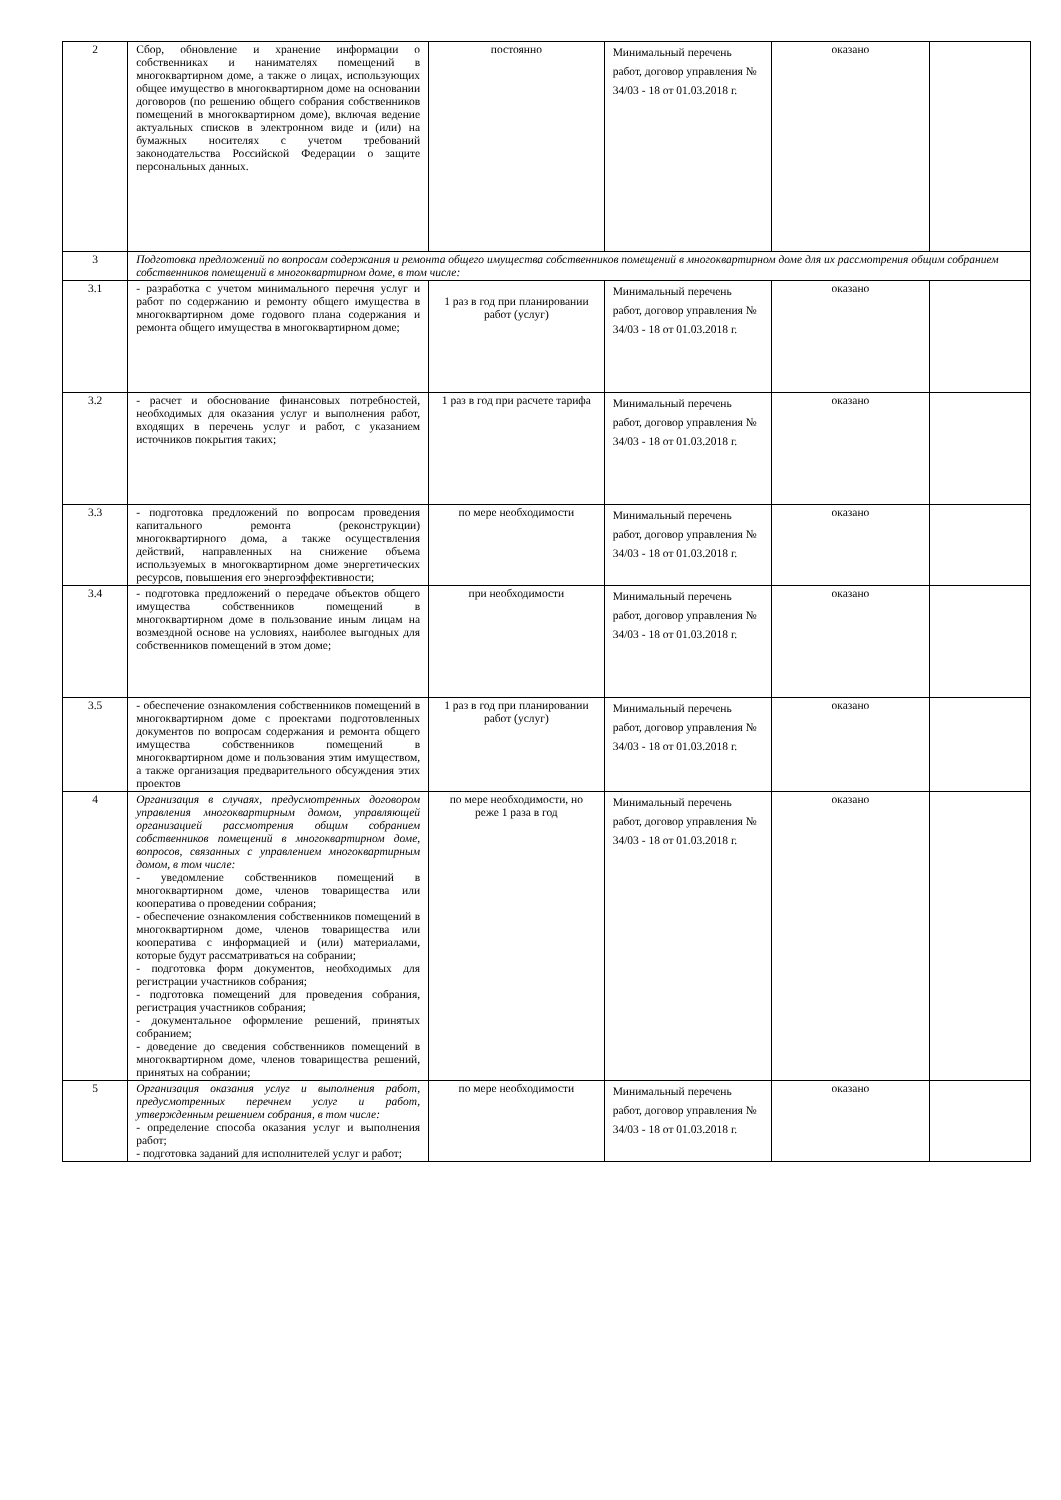| 2 | Сбор, обновление и хранение информации о собственниках и нанимателях помещений в многоквартирном доме, а также о лицах, использующих общее имущество в многоквартирном доме на основании договоров (по решению общего собрания собственников помещений в многоквартирном доме), включая ведение актуальных списков в электронном виде и (или) на бумажных носителях с учетом требований законодательства Российской Федерации о защите персональных данных. | постоянно | Минимальный перечень работ, договор управления № 34/03 - 18 от 01.03.2018 г. | оказано | |
| 3 | Подготовка предложений по вопросам содержания и ремонта общего имущества собственников помещений в многоквартирном доме для их рассмотрения общим собранием собственников помещений в многоквартирном доме, в том числе: | | | | |
| 3.1 | - разработка с учетом минимального перечня услуг и работ по содержанию и ремонту общего имущества в многоквартирном доме годового плана содержания и ремонта общего имущества в многоквартирном доме; | 1 раз в год при планировании работ (услуг) | Минимальный перечень работ, договор управления № 34/03 - 18 от 01.03.2018 г. | оказано | |
| 3.2 | - расчет и обоснование финансовых потребностей, необходимых для оказания услуг и выполнения работ, входящих в перечень услуг и работ, с указанием источников покрытия таких; | 1 раз в год при расчете тарифа | Минимальный перечень работ, договор управления № 34/03 - 18 от 01.03.2018 г. | оказано | |
| 3.3 | - подготовка предложений по вопросам проведения капитального ремонта (реконструкции) многоквартирного дома, а также осуществления действий, направленных на снижение объема используемых в многоквартирном доме энергетических ресурсов, повышения его энергоэффективности; | по мере необходимости | Минимальный перечень работ, договор управления № 34/03 - 18 от 01.03.2018 г. | оказано | |
| 3.4 | - подготовка предложений о передаче объектов общего имущества собственников помещений в многоквартирном доме в пользование иным лицам на возмездной основе на условиях, наиболее выгодных для собственников помещений в этом доме; | при необходимости | Минимальный перечень работ, договор управления № 34/03 - 18 от 01.03.2018 г. | оказано | |
| 3.5 | - обеспечение ознакомления собственников помещений в многоквартирном доме с проектами подготовленных документов по вопросам содержания и ремонта общего имущества собственников помещений в многоквартирном доме и пользования этим имуществом, а также организация предварительного обсуждения этих проектов | 1 раз в год при планировании работ (услуг) | Минимальный перечень работ, договор управления № 34/03 - 18 от 01.03.2018 г. | оказано | |
| 4 | Организация в случаях, предусмотренных договором управления многоквартирным домом, управляющей организацией рассмотрения общим собранием собственников помещений в многоквартирном доме, вопросов, связанных с управлением многоквартирным домом, в том числе: - уведомление собственников помещений в многоквартирном доме, членов товарищества или кооператива о проведении собрания; - обеспечение ознакомления собственников помещений в многоквартирном доме, членов товарищества или кооператива с информацией и (или) материалами, которые будут рассматриваться на собрании; - подготовка форм документов, необходимых для регистрации участников собрания; - подготовка помещений для проведения собрания, регистрация участников собрания; - документальное оформление решений, принятых собранием; - доведение до сведения собственников помещений в многоквартирном доме, членов товарищества решений, принятых на собрании; | по мере необходимости, но реже 1 раза в год | Минимальный перечень работ, договор управления № 34/03 - 18 от 01.03.2018 г. | оказано | |
| 5 | Организация оказания услуг и выполнения работ, предусмотренных перечнем услуг и работ, утвержденным решением собрания, в том числе: - определение способа оказания услуг и выполнения работ; - подготовка заданий для исполнителей услуг и работ; | по мере необходимости | Минимальный перечень работ, договор управления № 34/03 - 18 от 01.03.2018 г. | оказано | |